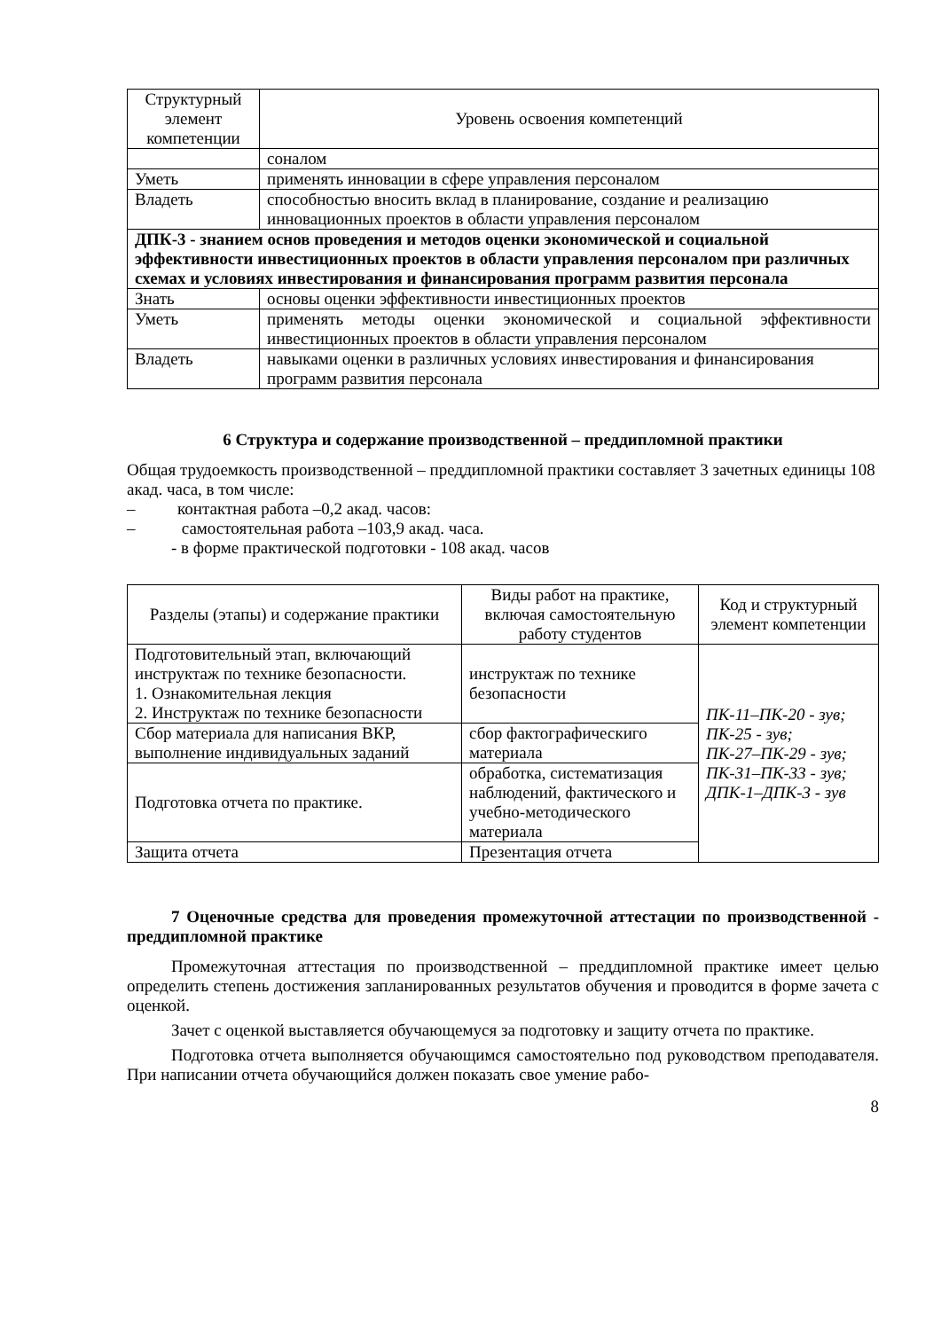| Структурный элемент компетенции | Уровень освоения компетенций |
| --- | --- |
| | соналом |
| Уметь | применять инновации в сфере управления персоналом |
| Владеть | способностью вносить вклад в планирование, создание и реализацию инновационных проектов в области управления персоналом |
| ДПК-3 - знанием основ проведения и методов оценки экономической и социальной эффективности инвестиционных проектов в области управления персоналом при различных схемах и условиях инвестирования и финансирования программ развития персонала | |
| Знать | основы оценки эффективности инвестиционных проектов |
| Уметь | применять методы оценки экономической и социальной эффективности инвестиционных проектов в области управления персоналом |
| Владеть | навыками оценки в различных условиях инвестирования и финансирования программ развития персонала |
6 Структура и содержание производственной – преддипломной практики
Общая трудоемкость производственной – преддипломной практики составляет 3 зачетных единицы 108 акад. часа, в том числе:
– контактная работа –0,2 акад. часов:
– самостоятельная работа –103,9 акад. часа.
- в форме практической подготовки - 108 акад. часов
| Разделы (этапы) и содержание практики | Виды работ на практике, включая самостоятельную работу студентов | Код и структурный элемент компетенции |
| --- | --- | --- |
| Подготовительный этап, включающий инструктаж по технике безопасности. 1. Ознакомительная лекция 2. Инструктаж по технике безопасности | инструктаж по технике безопасности | ПК-11–ПК-20 - зув; ПК-25 - зув; ПК-27–ПК-29 - зув; ПК-31–ПК-33 - зув; ДПК-1–ДПК-3 - зув |
| Сбор материала для написания ВКР, выполнение индивидуальных заданий | сбор фактографическиго материала | |
| Подготовка отчета по практике. | обработка, систематизация наблюдений, фактического и учебно-методического материала | |
| Защита отчета | Презентация отчета | |
7 Оценочные средства для проведения промежуточной аттестации по производственной - преддипломной практике
Промежуточная аттестация по производственной – преддипломной практике имеет целью определить степень достижения запланированных результатов обучения и проводится в форме зачета с оценкой.
Зачет с оценкой выставляется обучающемуся за подготовку и защиту отчета по практике.
Подготовка отчета выполняется обучающимся самостоятельно под руководством преподавателя. При написании отчета обучающийся должен показать свое умение рабо-
8